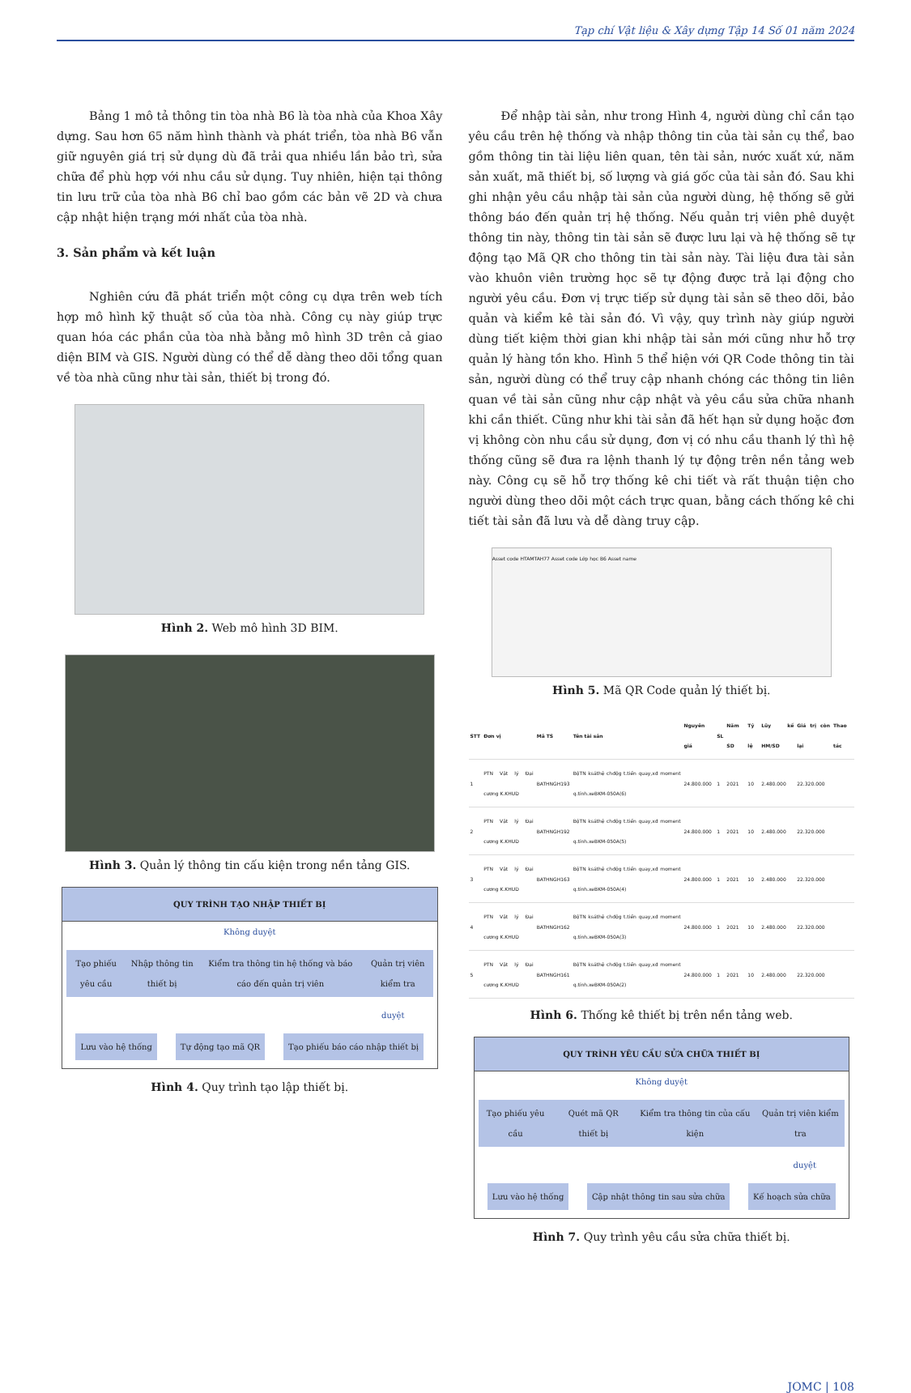Tạp chí Vật liệu & Xây dựng Tập 14 Số 01 năm 2024
Bảng 1 mô tả thông tin tòa nhà B6 là tòa nhà của Khoa Xây dựng. Sau hơn 65 năm hình thành và phát triển, tòa nhà B6 vẫn giữ nguyên giá trị sử dụng dù đã trải qua nhiều lần bảo trì, sửa chữa để phù hợp với nhu cầu sử dụng. Tuy nhiên, hiện tại thông tin lưu trữ của tòa nhà B6 chỉ bao gồm các bản vẽ 2D và chưa cập nhật hiện trạng mới nhất của tòa nhà.
3. Sản phẩm và kết luận
Nghiên cứu đã phát triển một công cụ dựa trên web tích hợp mô hình kỹ thuật số của tòa nhà. Công cụ này giúp trực quan hóa các phần của tòa nhà bằng mô hình 3D trên cả giao diện BIM và GIS. Người dùng có thể dễ dàng theo dõi tổng quan về tòa nhà cũng như tài sản, thiết bị trong đó.
Hình 2. Web mô hình 3D BIM.
Hình 3. Quản lý thông tin cấu kiện trong nền tảng GIS.
QUY TRÌNH TẠO NHẬP THIẾT BỊ
Không duyệt
Tạo phiếu yêu cầu Nhập thông tin thiết bị Kiểm tra thông tin hệ thống và báo cáo đến quản trị viên Quản trị viên kiểm tra
duyệt
Lưu vào hệ thống Tự động tạo mã QR Tạo phiếu báo cáo nhập thiết bị
Hình 4. Quy trình tạo lập thiết bị.
Để nhập tài sản, như trong Hình 4, người dùng chỉ cần tạo yêu cầu trên hệ thống và nhập thông tin của tài sản cụ thể, bao gồm thông tin tài liệu liên quan, tên tài sản, nước xuất xứ, năm sản xuất, mã thiết bị, số lượng và giá gốc của tài sản đó. Sau khi ghi nhận yêu cầu nhập tài sản của người dùng, hệ thống sẽ gửi thông báo đến quản trị hệ thống. Nếu quản trị viên phê duyệt thông tin này, thông tin tài sản sẽ được lưu lại và hệ thống sẽ tự động tạo Mã QR cho thông tin tài sản này. Tài liệu đưa tài sản vào khuôn viên trường học sẽ tự động được trả lại động cho người yêu cầu. Đơn vị trực tiếp sử dụng tài sản sẽ theo dõi, bảo quản và kiểm kê tài sản đó. Vì vậy, quy trình này giúp người dùng tiết kiệm thời gian khi nhập tài sản mới cũng như hỗ trợ quản lý hàng tồn kho. Hình 5 thể hiện với QR Code thông tin tài sản, người dùng có thể truy cập nhanh chóng các thông tin liên quan về tài sản cũng như cập nhật và yêu cầu sửa chữa nhanh khi cần thiết. Cũng như khi tài sản đã hết hạn sử dụng hoặc đơn vị không còn nhu cầu sử dụng, đơn vị có nhu cầu thanh lý thì hệ thống cũng sẽ đưa ra lệnh thanh lý tự động trên nền tảng web này. Công cụ sẽ hỗ trợ thống kê chi tiết và rất thuận tiện cho người dùng theo dõi một cách trực quan, bằng cách thống kê chi tiết tài sản đã lưu và dễ dàng truy cập.
Asset code HTAMTAH77 Asset code Lớp học B6 Asset name
Hình 5. Mã QR Code quản lý thiết bị.
| STT | Đơn vị | Mã TS | Tên tài sản | Nguyên giá | SL | Năm SD | Tỷ lệ | Lũy kế HM/SD | Giá trị còn lại | Thao tác |
| --- | --- | --- | --- | --- | --- | --- | --- | --- | --- | --- |
| 1 | PTN Vật lý Đại cương K.KHUD | BATHNGH193 | BộTN ksáthệ chđộg t.tiến quay,xđ moment q.tính.xeBKM-050A(6) | 24.800.000 | 1 | 2021 | 10 | 2.480.000 | 22.320.000 | |
| 2 | PTN Vật lý Đại cương K.KHUD | BATHNGH192 | BộTN ksáthệ chđộg t.tiến quay,xđ moment q.tính.xeBKM-050A(5) | 24.800.000 | 1 | 2021 | 10 | 2.480.000 | 22.320.000 | |
| 3 | PTN Vật lý Đại cương K.KHUD | BATHNGH163 | BộTN ksáthệ chđộg t.tiến quay,xđ moment q.tính.xeBKM-050A(4) | 24.800.000 | 1 | 2021 | 10 | 2.480.000 | 22.320.000 | |
| 4 | PTN Vật lý Đại cương K.KHUD | BATHNGH162 | BộTN ksáthệ chđộg t.tiến quay,xđ moment q.tính.xeBKM-050A(3) | 24.800.000 | 1 | 2021 | 10 | 2.480.000 | 22.320.000 | |
| 5 | PTN Vật lý Đại cương K.KHUD | BATHNGH161 | BộTN ksáthệ chđộg t.tiến quay,xđ moment q.tính.xeBKM-050A(2) | 24.800.000 | 1 | 2021 | 10 | 2.480.000 | 22.320.000 | |
Hình 6. Thống kê thiết bị trên nền tảng web.
QUY TRÌNH YÊU CẦU SỬA CHỮA THIẾT BỊ
Không duyệt
Tạo phiếu yêu cầu Quét mã QR thiết bị Kiểm tra thông tin của cấu kiện Quản trị viên kiểm tra
duyệt
Lưu vào hệ thống Cập nhật thông tin sau sửa chữa Kế hoạch sửa chữa
Hình 7. Quy trình yêu cầu sửa chữa thiết bị.
JOMC | 108